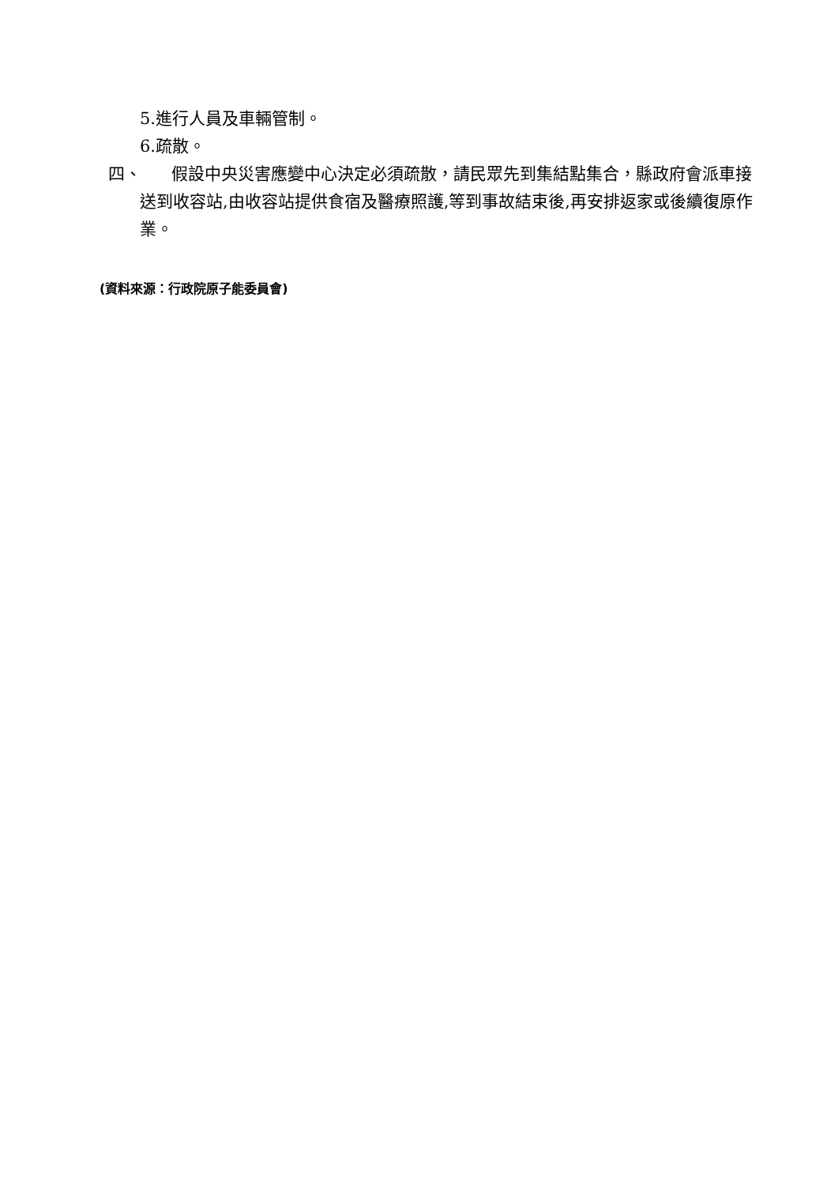5.進行人員及車輛管制。
6.疏散。
四、
假設中央災害應變中心決定必須疏散，請民眾先到集結點集合，縣政府會派車接送到收容站,由收容站提供食宿及醫療照護,等到事故結束後,再安排返家或後續復原作業。
(資料來源：行政院原子能委員會)